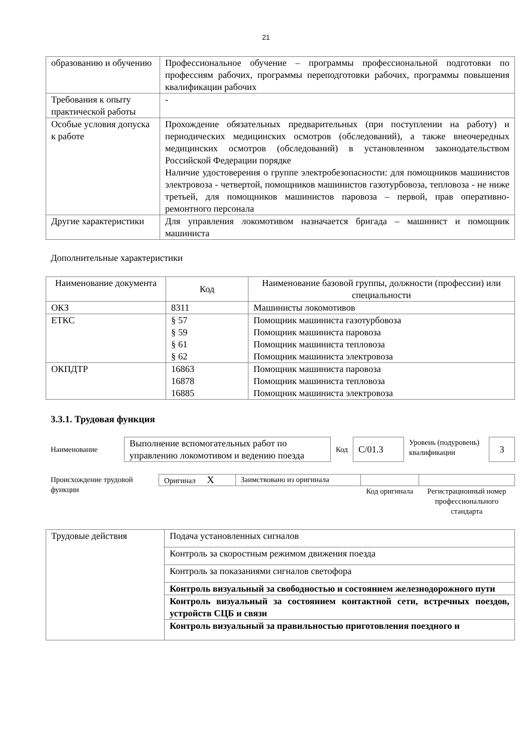21
| образованию и обучению | Профессиональное обучение – программы профессиональной подготовки по профессиям рабочих, программы переподготовки рабочих, программы повышения квалификации рабочих |
| Требования к опыту практической работы | - |
| Особые условия допуска к работе | Прохождение обязательных предварительных (при поступлении на работу) и периодических медицинских осмотров (обследований), а также внеочередных медицинских осмотров (обследований) в установленном законодательством Российской Федерации порядке Наличие удостоверения о группе электробезопасности: для помощников машинистов электровоза - четвертой, помощников машинистов газотурбовоза, тепловоза - не ниже третьей, для помощников машинистов паровоза – первой, прав оперативно-ремонтного персонала |
| Другие характеристики | Для управления локомотивом назначается бригада – машинист и помощник машиниста |
Дополнительные характеристики
| Наименование документа | Код | Наименование базовой группы, должности (профессии) или специальности |
| --- | --- | --- |
| ОКЗ | 8311 | Машинисты локомотивов |
| ЕТКС | § 57 § 59 § 61 § 62 | Помощник машиниста газотурбовоза Помощник машиниста паровоза Помощник машиниста тепловоза Помощник машиниста электровоза |
| ОКПДТР | 16863 16878 16885 | Помощник машиниста паровоза Помощник машиниста тепловоза Помощник машиниста электровоза |
3.3.1. Трудовая функция
| Наименование | Выполнение вспомогательных работ по управлению локомотивом и ведению поезда | Код | C/01.3 | Уровень (подуровень) квалификации | 3 |
| Происхождение трудовой функции | Оригинал X | Заимствовано из оригинала | | |
| | | | Код оригинала | Регистрационный номер профессионального стандарта |
| Трудовые действия | Подача установленных сигналов |
| | Контроль за скоростным режимом движения поезда |
| | Контроль за показаниями сигналов светофора |
| | Контроль визуальный за свободностью и состоянием железнодорожного пути |
| | Контроль визуальный за состоянием контактной сети, встречных поездов, устройств СЦБ и связи |
| | Контроль визуальный за правильностью приготовления поездного и |